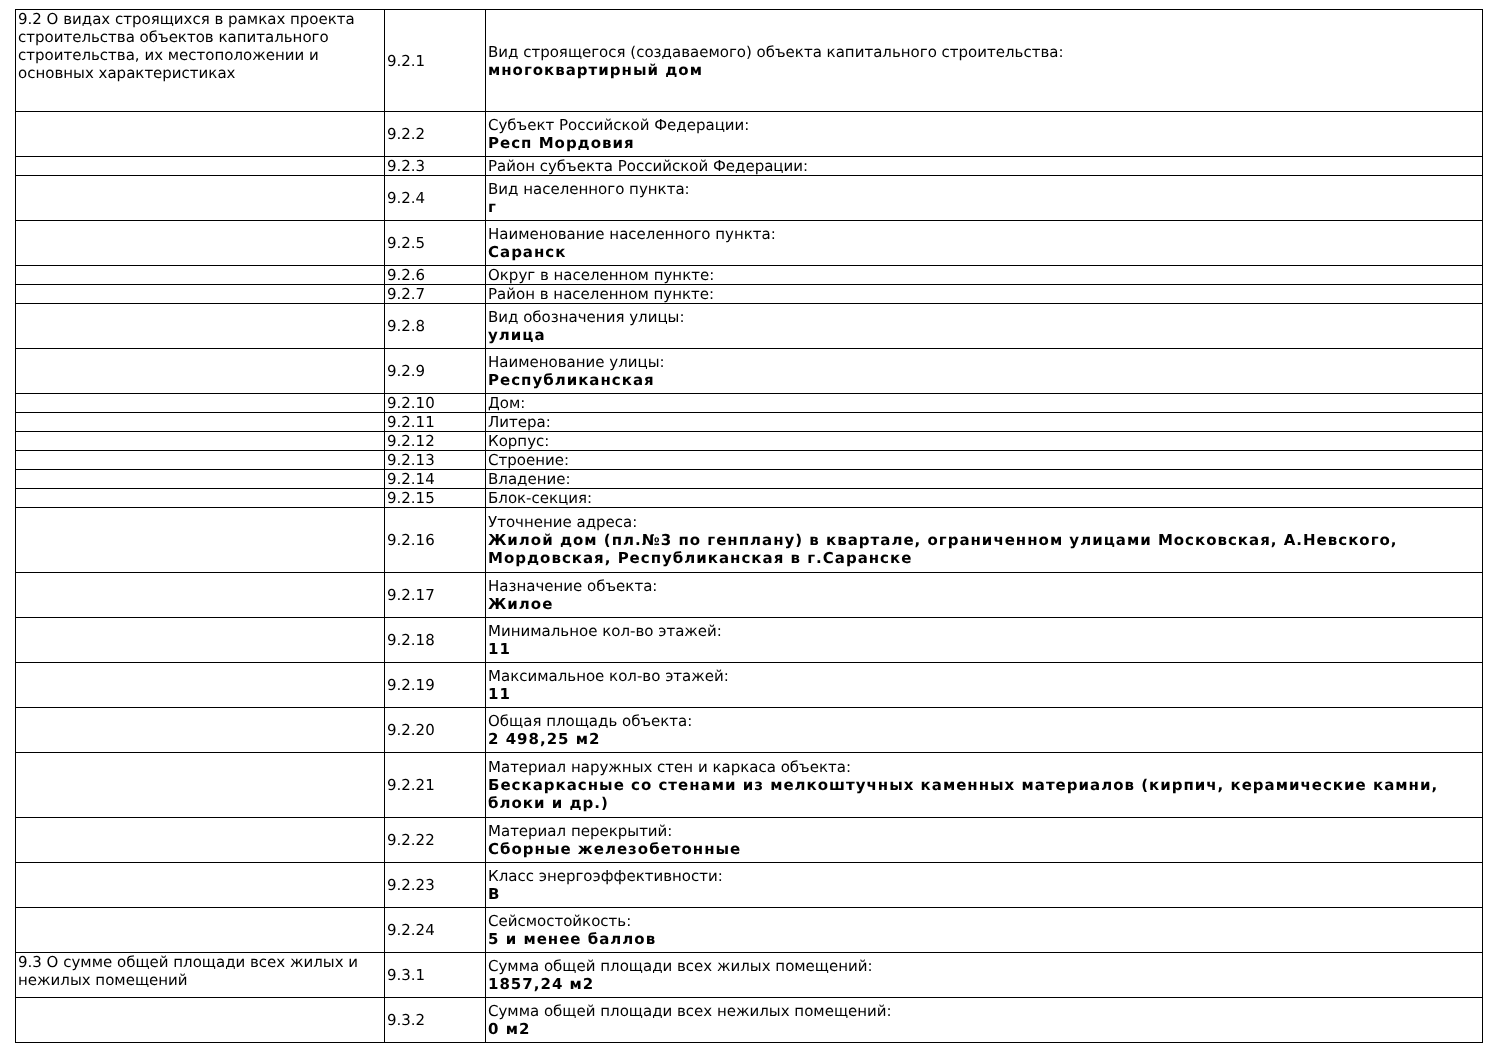| 9.2 О видах строящихся в рамках проекта строительства объектов капитального строительства, их местоположении и основных характеристиках | 9.2.1 | Вид строящегося (создаваемого) объекта капитального строительства: многоквартирный дом |
| | 9.2.2 | Субъект Российской Федерации: Респ Мордовия |
| | 9.2.3 | Район субъекта Российской Федерации: |
| | 9.2.4 | Вид населенного пункта: г |
| | 9.2.5 | Наименование населенного пункта: Саранск |
| | 9.2.6 | Округ в населенном пункте: |
| | 9.2.7 | Район в населенном пункте: |
| | 9.2.8 | Вид обозначения улицы: улица |
| | 9.2.9 | Наименование улицы: Республиканская |
| | 9.2.10 | Дом: |
| | 9.2.11 | Литера: |
| | 9.2.12 | Корпус: |
| | 9.2.13 | Строение: |
| | 9.2.14 | Владение: |
| | 9.2.15 | Блок-секция: |
| | 9.2.16 | Уточнение адреса: Жилой дом (пл.№3 по генплану) в квартале, ограниченном улицами Московская, А.Невского, Мордовская, Республиканская в г.Саранске |
| | 9.2.17 | Назначение объекта: Жилое |
| | 9.2.18 | Минимальное кол-во этажей: 11 |
| | 9.2.19 | Максимальное кол-во этажей: 11 |
| | 9.2.20 | Общая площадь объекта: 2 498,25 м2 |
| | 9.2.21 | Материал наружных стен и каркаса объекта: Бескаркасные со стенами из мелкоштучных каменных материалов (кирпич, керамические камни, блоки и др.) |
| | 9.2.22 | Материал перекрытий: Сборные железобетонные |
| | 9.2.23 | Класс энергоэффективности: B |
| | 9.2.24 | Сейсмостойкость: 5 и менее баллов |
| 9.3 О сумме общей площади всех жилых и нежилых помещений | 9.3.1 | Сумма общей площади всех жилых помещений: 1857,24 м2 |
| | 9.3.2 | Сумма общей площади всех нежилых помещений: 0 м2 |